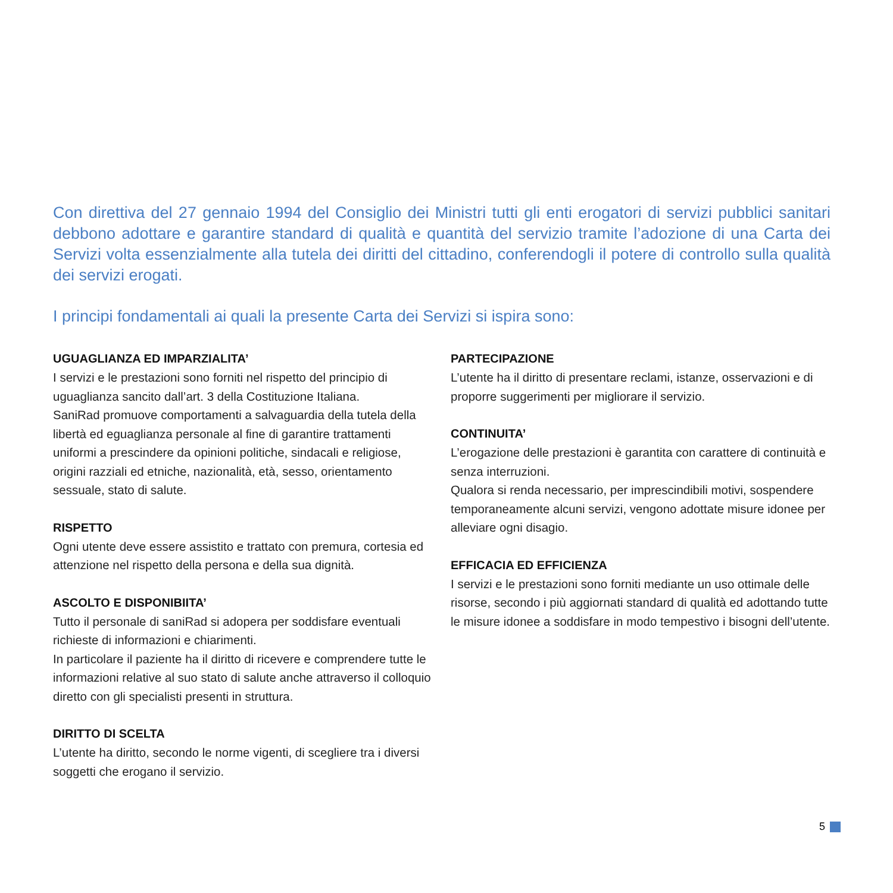Con direttiva del 27 gennaio 1994 del Consiglio dei Ministri tutti gli enti erogatori di servizi pubblici sanitari debbono adottare e garantire standard di qualità e quantità del servizio tramite l’adozione di una Carta dei Servizi volta essenzialmente alla tutela dei diritti del cittadino, conferendogli il potere di controllo sulla qualità dei servizi erogati.
I principi fondamentali ai quali la presente Carta dei Servizi si ispira sono:
UGUAGLIANZA ED IMPARZIALITA’
I servizi e le prestazioni sono forniti nel rispetto del principio di uguaglianza sancito dall’art. 3 della Costituzione Italiana.
SaniRad promuove comportamenti a salvaguardia della tutela della libertà ed eguaglianza personale al fine di garantire trattamenti uniformi a prescindere da opinioni politiche, sindacali e religiose, origini razziali ed etniche, nazionalità, età, sesso, orientamento sessuale, stato di salute.
RISPETTO
Ogni utente deve essere assistito e trattato con premura, cortesia ed attenzione nel rispetto della persona e della sua dignità.
ASCOLTO E DISPONIBIITA’
Tutto il personale di saniRad si adopera per soddisfare eventuali richieste di informazioni e chiarimenti.
In particolare il paziente ha il diritto di ricevere e comprendere tutte le informazioni relative al suo stato di salute anche attraverso il colloquio diretto con gli specialisti presenti in struttura.
DIRITTO DI SCELTA
L’utente ha diritto, secondo le norme vigenti, di scegliere tra i diversi soggetti che erogano il servizio.
PARTECIPAZIONE
L’utente ha il diritto di presentare reclami, istanze, osservazioni e di proporre suggerimenti per migliorare il servizio.
CONTINUITA’
L’erogazione delle prestazioni è garantita con carattere di continuità e senza interruzioni.
Qualora si renda necessario, per imprescindibili motivi, sospendere temporaneamente alcuni servizi, vengono adottate misure idonee per alleviare ogni disagio.
EFFICACIA ED EFFICIENZA
I servizi e le prestazioni sono forniti mediante un uso ottimale delle risorse, secondo i più aggiornati standard di qualità ed adottando tutte le misure idonee a soddisfare in modo tempestivo i bisogni dell’utente.
5